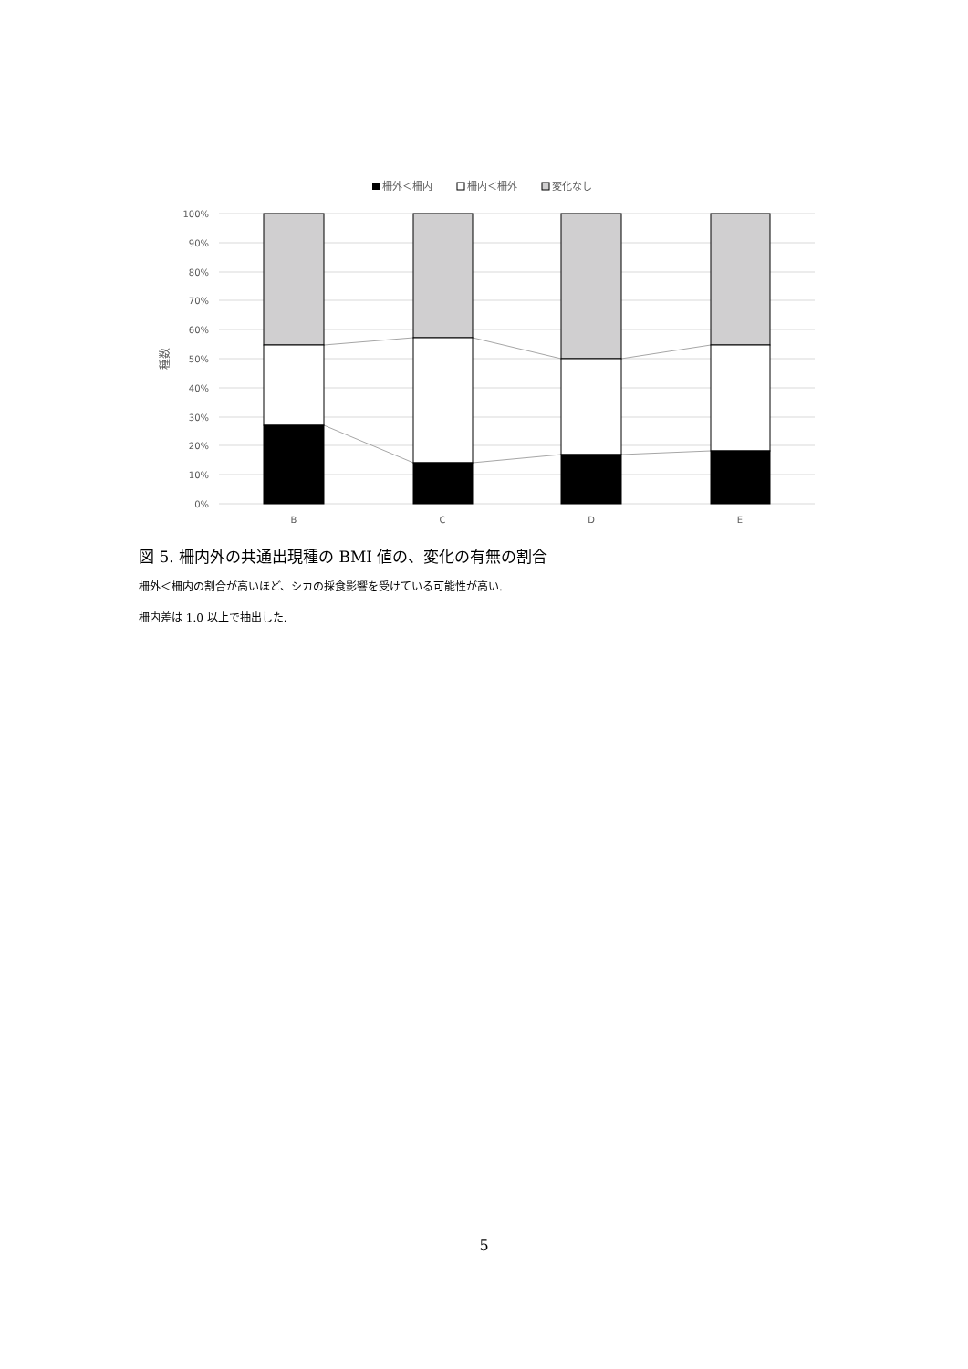柵外＜柵内
柵内＜柵外
変化なし
100%
90%
80%
70%
60%
50%
40%
30%
20%
10%
0%
種数
B
C
D
E
図 5. 柵内外の共通出現種の BMI 値の、変化の有無の割合
柵外＜柵内の割合が高いほど、シカの採食影響を受けている可能性が高い.
柵内差は 1.0 以上で抽出した.
5